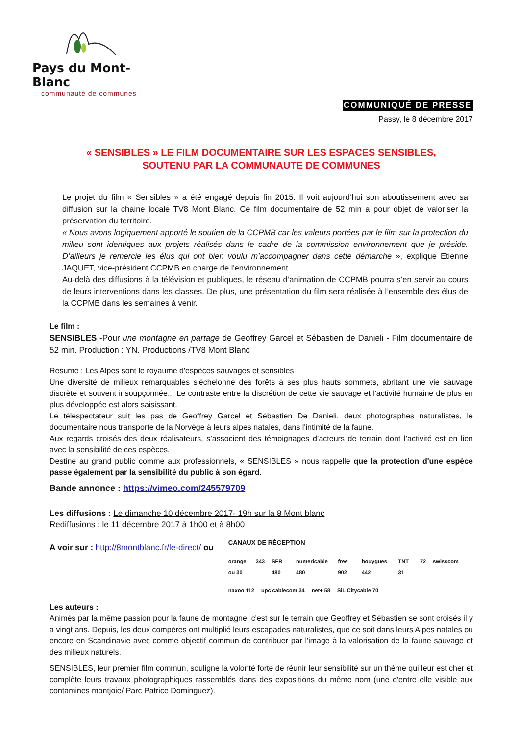Pays du Mont-Blanc
communauté de communes
COMMUNIQUÉ DE PRESSE
Passy, le 8 décembre 2017
« SENSIBLES » LE FILM DOCUMENTAIRE SUR LES ESPACES SENSIBLES,
SOUTENU PAR LA COMMUNAUTE DE COMMUNES
Le projet du film « Sensibles » a été engagé depuis fin 2015. Il voit aujourd’hui son aboutissement avec sa diffusion sur la chaine locale TV8 Mont Blanc. Ce film documentaire de 52 min a pour objet de valoriser la préservation du territoire.
« Nous avons logiquement apporté le soutien de la CCPMB car les valeurs portées par le film sur la protection du milieu sont identiques aux projets réalisés dans le cadre de la commission environnement que je préside. D’ailleurs je remercie les élus qui ont bien voulu m’accompagner dans cette démarche », explique Etienne JAQUET, vice-président CCPMB en charge de l'environnement.
Au-delà des diffusions à la télévision et publiques, le réseau d’animation de CCPMB pourra s’en servir au cours de leurs interventions dans les classes. De plus, une présentation du film sera réalisée à l’ensemble des élus de la CCPMB dans les semaines à venir.
Le film :
SENSIBLES -Pour une montagne en partage de Geoffrey Garcel et Sébastien de Danieli - Film documentaire de 52 min. Production : YN. Productions /TV8 Mont Blanc
Résumé : Les Alpes sont le royaume d'espèces sauvages et sensibles !
Une diversité de milieux remarquables s'échelonne des forêts à ses plus hauts sommets, abritant une vie sauvage discrète et souvent insoupçonnée... Le contraste entre la discrétion de cette vie sauvage et l'activité humaine de plus en plus développée est alors saisissant.
Le téléspectateur suit les pas de Geoffrey Garcel et Sébastien De Danieli, deux photographes naturalistes, le documentaire nous transporte de la Norvège à leurs alpes natales, dans l'intimité de la faune.
Aux regards croisés des deux réalisateurs, s’associent des témoignages d’acteurs de terrain dont l’activité est en lien avec la sensibilité de ces espèces.
Destiné au grand public comme aux professionnels, « SENSIBLES » nous rappelle que la protection d'une espèce passe également par la sensibilité du public à son égard.
Bande annonce : https://vimeo.com/245579709
Les diffusions : Le dimanche 10 décembre 2017- 19h sur la 8 Mont blanc
Rediffusions : le 11 décembre 2017 à 1h00 et à 8h00
A voir sur : http://8montblanc.fr/le-direct/ ou
CANAUX DE RÉCEPTION
orange 343 ou 30 SFR 480 numericable 480 free 902 bouygues 442 TNT 31 72 swisscom
naxoo 112 upc cablecom 34 net+ 58 SiL Citycable 70
Les auteurs :
Animés par la même passion pour la faune de montagne, c'est sur le terrain que Geoffrey et Sébastien se sont croisés il y a vingt ans. Depuis, les deux compères ont multiplié leurs escapades naturalistes, que ce soit dans leurs Alpes natales ou encore en Scandinavie avec comme objectif commun de contribuer par l'image à la valorisation de la faune sauvage et des milieux naturels.
SENSIBLES, leur premier film commun, souligne la volonté forte de réunir leur sensibilité sur un thème qui leur est cher et complète leurs travaux photographiques rassemblés dans des expositions du même nom (une d'entre elle visible aux contamines montjoie/ Parc Patrice Dominguez).